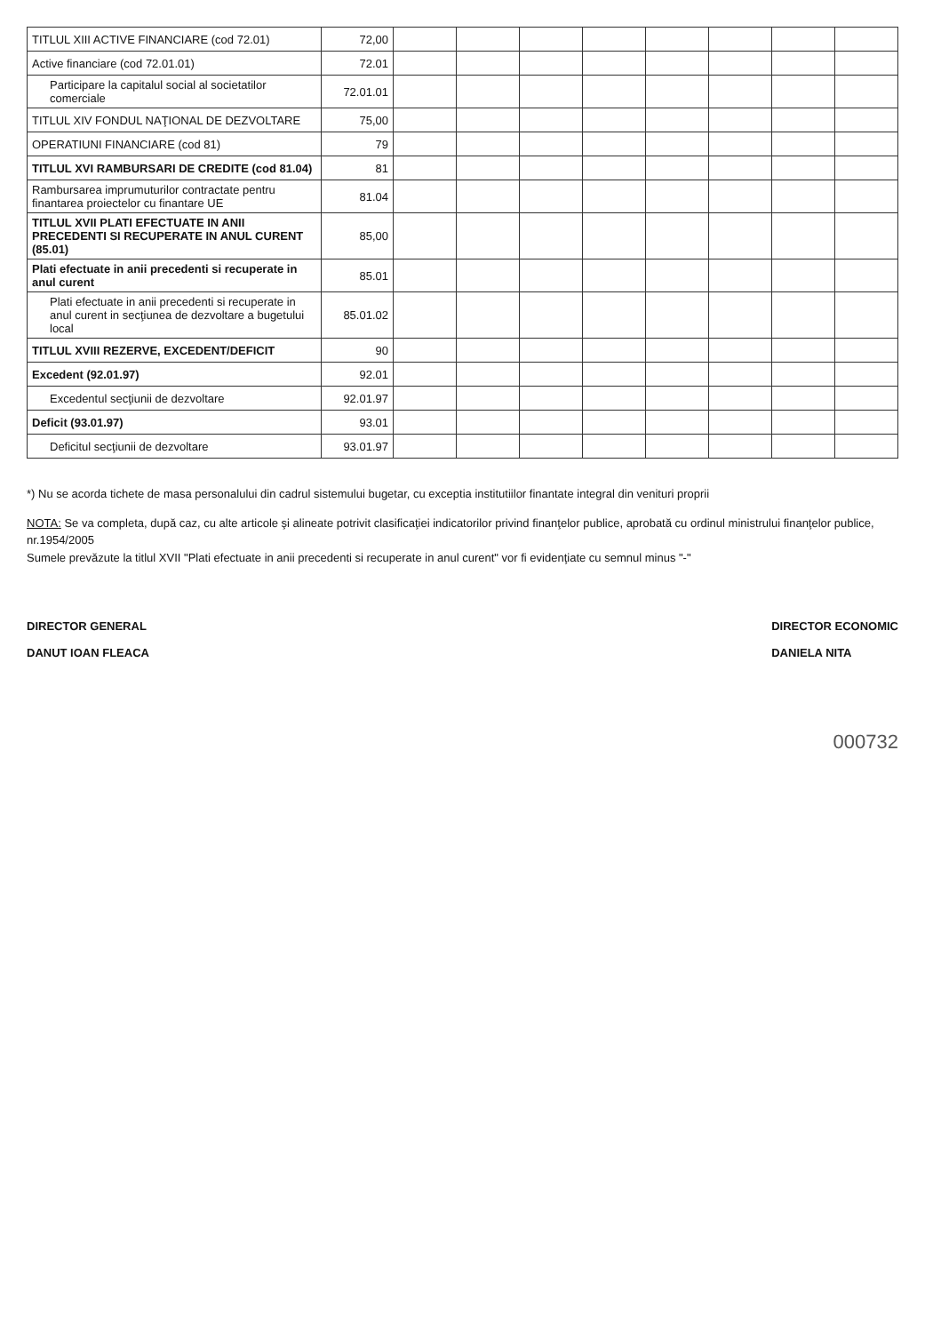| TITLUL XIII ACTIVE FINANCIARE (cod 72.01) | 72,00 | | | | | | | | |
| Active financiare (cod 72.01.01) | 72.01 | | | | | | | | |
| Participare la capitalul social al societatilor comerciale | 72.01.01 | | | | | | | | |
| TITLUL XIV FONDUL NAŢIONAL DE DEZVOLTARE | 75,00 | | | | | | | | |
| OPERATIUNI FINANCIARE (cod 81) | 79 | | | | | | | | |
| TITLUL XVI RAMBURSARI DE CREDITE (cod 81.04) | 81 | | | | | | | | |
| Rambursarea imprumuturilor contractate pentru finantarea proiectelor cu finantare UE | 81.04 | | | | | | | | |
| TITLUL XVII PLATI EFECTUATE IN ANII PRECEDENTI SI RECUPERATE IN ANUL CURENT (85.01) | 85,00 | | | | | | | | |
| Plati efectuate in anii precedenti si recuperate in anul curent | 85.01 | | | | | | | | |
| Plati efectuate in anii precedenti si recuperate in anul curent in secţiunea de dezvoltare a bugetului local | 85.01.02 | | | | | | | | |
| TITLUL XVIII REZERVE, EXCEDENT/DEFICIT | 90 | | | | | | | | |
| Excedent (92.01.97) | 92.01 | | | | | | | | |
| Excedentul secţiunii de dezvoltare | 92.01.97 | | | | | | | | |
| Deficit (93.01.97) | 93.01 | | | | | | | | |
| Deficitul secţiunii de dezvoltare | 93.01.97 | | | | | | | | |
*) Nu se acorda tichete de masa personalului din cadrul sistemului bugetar, cu exceptia institutiilor finantate integral din venituri proprii
NOTA: Se va completa, după caz, cu alte articole şi alineate potrivit clasificaţiei indicatorilor privind finanţelor publice, aprobată cu ordinul ministrului finanţelor publice, nr.1954/2005
Sumele prevăzute la titlul XVII "Plati efectuate in anii precedenti si recuperate in anul curent" vor fi evidenţiate cu semnul minus "-"
DIRECTOR GENERAL
DANUT IOAN FLEACA
DIRECTOR ECONOMIC
DANIELA NITA
000732